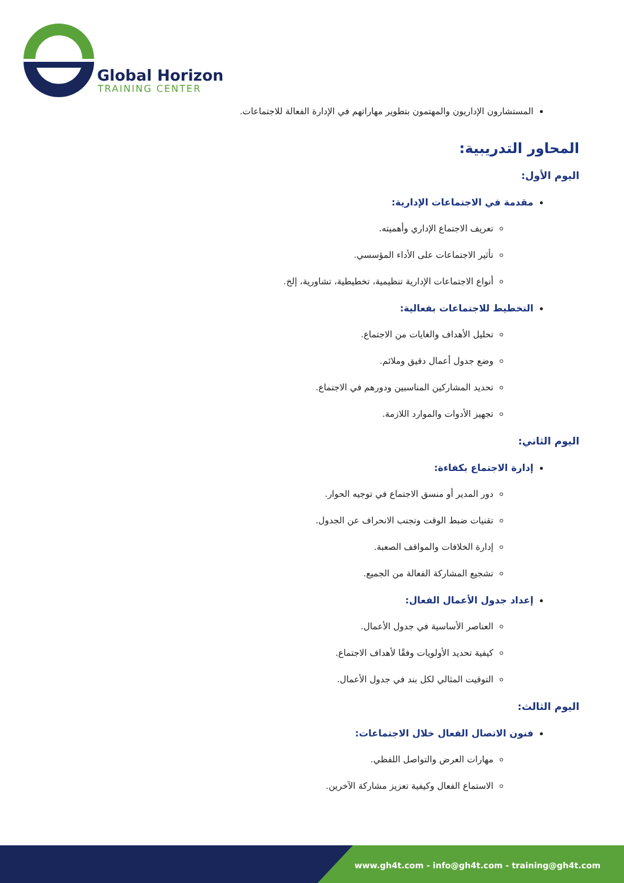Global Horizon
TRAINING CENTER
المستشارون الإداريون والمهتمون بتطوير مهاراتهم في الإدارة الفعالة للاجتماعات.
المحاور التدريبية:
اليوم الأول:
مقدمة في الاجتماعات الإدارية:
تعريف الاجتماع الإداري وأهميته.
تأثير الاجتماعات على الأداء المؤسسي.
أنواع الاجتماعات الإدارية تنظيمية، تخطيطية، تشاورية، إلخ.
التخطيط للاجتماعات بفعالية:
تحليل الأهداف والغايات من الاجتماع.
وضع جدول أعمال دقيق وملائم.
تحديد المشاركين المناسبين ودورهم في الاجتماع.
تجهيز الأدوات والموارد اللازمة.
اليوم الثاني:
إدارة الاجتماع بكفاءة:
دور المدير أو منسق الاجتماع في توجيه الحوار.
تقنيات ضبط الوقت وتجنب الانحراف عن الجدول.
إدارة الخلافات والمواقف الصعبة.
تشجيع المشاركة الفعالة من الجميع.
إعداد جدول الأعمال الفعال:
العناصر الأساسية في جدول الأعمال.
كيفية تحديد الأولويات وفقًا لأهداف الاجتماع.
التوقيت المثالي لكل بند في جدول الأعمال.
اليوم الثالث:
فنون الاتصال الفعال خلال الاجتماعات:
مهارات العرض والتواصل اللفظي.
الاستماع الفعال وكيفية تعزيز مشاركة الآخرين.
www.gh4t.com - info@gh4t.com - training@gh4t.com